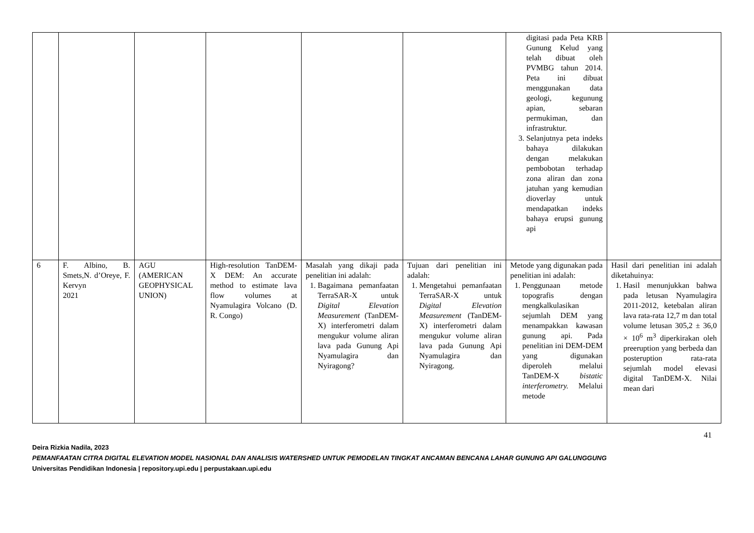| | | | | | | digitasi pada Peta KRB Gunung Kelud yang telah dibuat oleh PVMBG tahun 2014. Peta ini dibuat menggunakan data geologi, kegunung apian, sebaran permukiman, dan infrastruktur. 3. Selanjutnya peta indeks bahaya dilakukan dengan melakukan pembobotan terhadap zona aliran dan zona jatuhan yang kemudian dioverlay untuk mendapatkan indeks bahaya erupsi gunung api | |
| 6 | F. Albino, B. Smets,N. d’Oreye, F. Kervyn 2021 | AGU (AMERICAN GEOPHYSICAL UNION) | High-resolution TanDEM-X DEM: An accurate method to estimate lava flow volumes at Nyamulagira Volcano (D. R. Congo) | Masalah yang dikaji pada penelitian ini adalah: 1. Bagaimana pemanfaatan TerraSAR-X untuk Digital Elevation Measurement (TanDEM-X) interferometri dalam mengukur volume aliran lava pada Gunung Api Nyamulagira dan Nyiragong? | Tujuan dari penelitian ini adalah: 1. Mengetahui pemanfaatan TerraSAR-X untuk Digital Elevation Measurement (TanDEM-X) interferometri dalam mengukur volume aliran lava pada Gunung Api Nyamulagira dan Nyiragong. | Metode yang digunakan pada penelitian ini adalah: 1. Penggunaan metode topografis dengan mengkalkulasikan sejumlah DEM yang menampakkan kawasan gunung api. Pada penelitian ini DEM-DEM yang digunakan diperoleh melalui TanDEM-X bistatic interferometry. Melalui metode | Hasil dari penelitian ini adalah diketahuinya: 1. Hasil menunjukkan bahwa pada letusan Nyamulagira 2011-2012, ketebalan aliran lava rata-rata 12,7 m dan total volume letusan 305,2 ± 36,0 × 10<sup>6</sup> m<sup>3</sup> diperkirakan oleh preeruption yang berbeda dan posteruption rata-rata sejumlah model elevasi digital TanDEM-X. Nilai mean dari |
41
Deira Rizkia Nadila, 2023
PEMANFAATAN CITRA DIGITAL ELEVATION MODEL NASIONAL DAN ANALISIS WATERSHED UNTUK PEMODELAN TINGKAT ANCAMAN BENCANA LAHAR GUNUNG API GALUNGGUNG
Universitas Pendidikan Indonesia | repository.upi.edu | perpustakaan.upi.edu